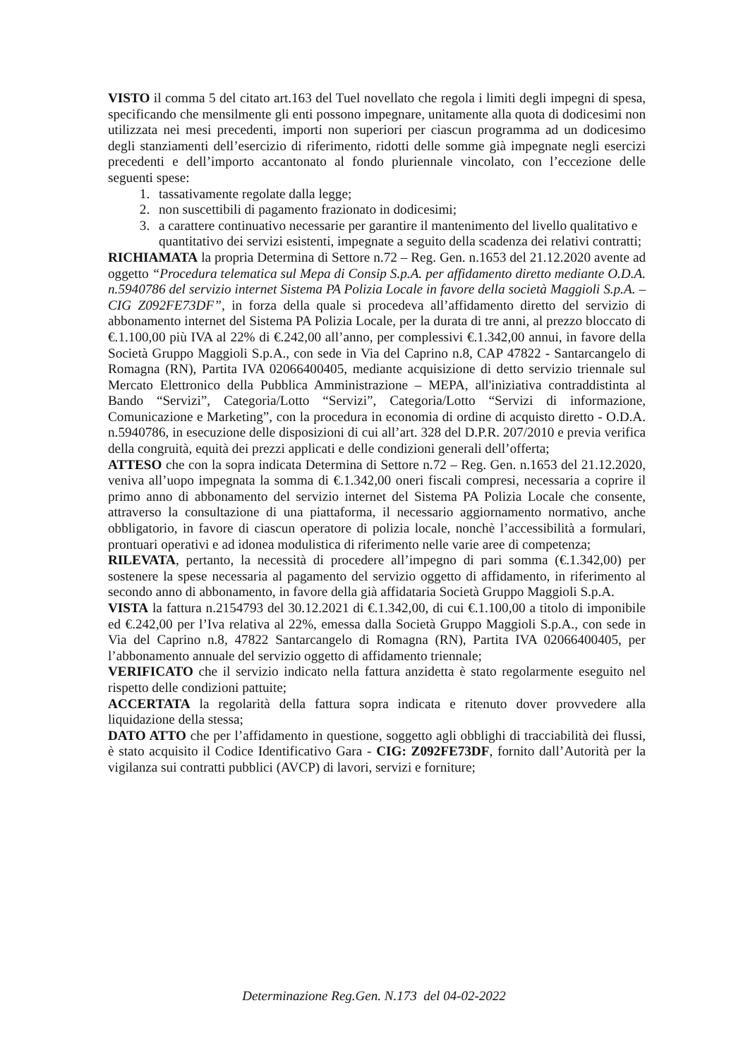VISTO il comma 5 del citato art.163 del Tuel novellato che regola i limiti degli impegni di spesa, specificando che mensilmente gli enti possono impegnare, unitamente alla quota di dodicesimi non utilizzata nei mesi precedenti, importi non superiori per ciascun programma ad un dodicesimo degli stanziamenti dell’esercizio di riferimento, ridotti delle somme già impegnate negli esercizi precedenti e dell’importo accantonato al fondo pluriennale vincolato, con l’eccezione delle seguenti spese:
1. tassativamente regolate dalla legge;
2. non suscettibili di pagamento frazionato in dodicesimi;
3. a carattere continuativo necessarie per garantire il mantenimento del livello qualitativo e quantitativo dei servizi esistenti, impegnate a seguito della scadenza dei relativi contratti;
RICHIAMATA la propria Determina di Settore n.72 – Reg. Gen. n.1653 del 21.12.2020 avente ad oggetto “Procedura telematica sul Mepa di Consip S.p.A. per affidamento diretto mediante O.D.A. n.5940786 del servizio internet Sistema PA Polizia Locale in favore della società Maggioli S.p.A. – CIG Z092FE73DF”, in forza della quale si procedeva all’affidamento diretto del servizio di abbonamento internet del Sistema PA Polizia Locale, per la durata di tre anni, al prezzo bloccato di €.1.100,00 più IVA al 22% di €.242,00 all’anno, per complessivi €.1.342,00 annui, in favore della Società Gruppo Maggioli S.p.A., con sede in Via del Caprino n.8, CAP 47822 - Santarcangelo di Romagna (RN), Partita IVA 02066400405, mediante acquisizione di detto servizio triennale sul Mercato Elettronico della Pubblica Amministrazione – MEPA, all'iniziativa contraddistinta al Bando “Servizi”, Categoria/Lotto “Servizi”, Categoria/Lotto “Servizi di informazione, Comunicazione e Marketing”, con la procedura in economia di ordine di acquisto diretto - O.D.A. n.5940786, in esecuzione delle disposizioni di cui all’art. 328 del D.P.R. 207/2010 e previa verifica della congruità, equità dei prezzi applicati e delle condizioni generali dell’offerta;
ATTESO che con la sopra indicata Determina di Settore n.72 – Reg. Gen. n.1653 del 21.12.2020, veniva all’uopo impegnata la somma di €.1.342,00 oneri fiscali compresi, necessaria a coprire il primo anno di abbonamento del servizio internet del Sistema PA Polizia Locale che consente, attraverso la consultazione di una piattaforma, il necessario aggiornamento normativo, anche obbligatorio, in favore di ciascun operatore di polizia locale, nonchè l’accessibilità a formulari, prontuari operativi e ad idonea modulistica di riferimento nelle varie aree di competenza;
RILEVATA, pertanto, la necessità di procedere all’impegno di pari somma (€.1.342,00) per sostenere la spese necessaria al pagamento del servizio oggetto di affidamento, in riferimento al secondo anno di abbonamento, in favore della già affidataria Società Gruppo Maggioli S.p.A.
VISTA la fattura n.2154793 del 30.12.2021 di €.1.342,00, di cui €.1.100,00 a titolo di imponibile ed €.242,00 per l’Iva relativa al 22%, emessa dalla Società Gruppo Maggioli S.p.A., con sede in Via del Caprino n.8, 47822 Santarcangelo di Romagna (RN), Partita IVA 02066400405, per l’abbonamento annuale del servizio oggetto di affidamento triennale;
VERIFICATO che il servizio indicato nella fattura anzidetta è stato regolarmente eseguito nel rispetto delle condizioni pattuite;
ACCERTATA la regolarità della fattura sopra indicata e ritenuto dover provvedere alla liquidazione della stessa;
DATO ATTO che per l’affidamento in questione, soggetto agli obblighi di tracciabilità dei flussi, è stato acquisito il Codice Identificativo Gara - CIG: Z092FE73DF, fornito dall’Autorità per la vigilanza sui contratti pubblici (AVCP) di lavori, servizi e forniture;
Determinazione Reg.Gen. N.173 del 04-02-2022